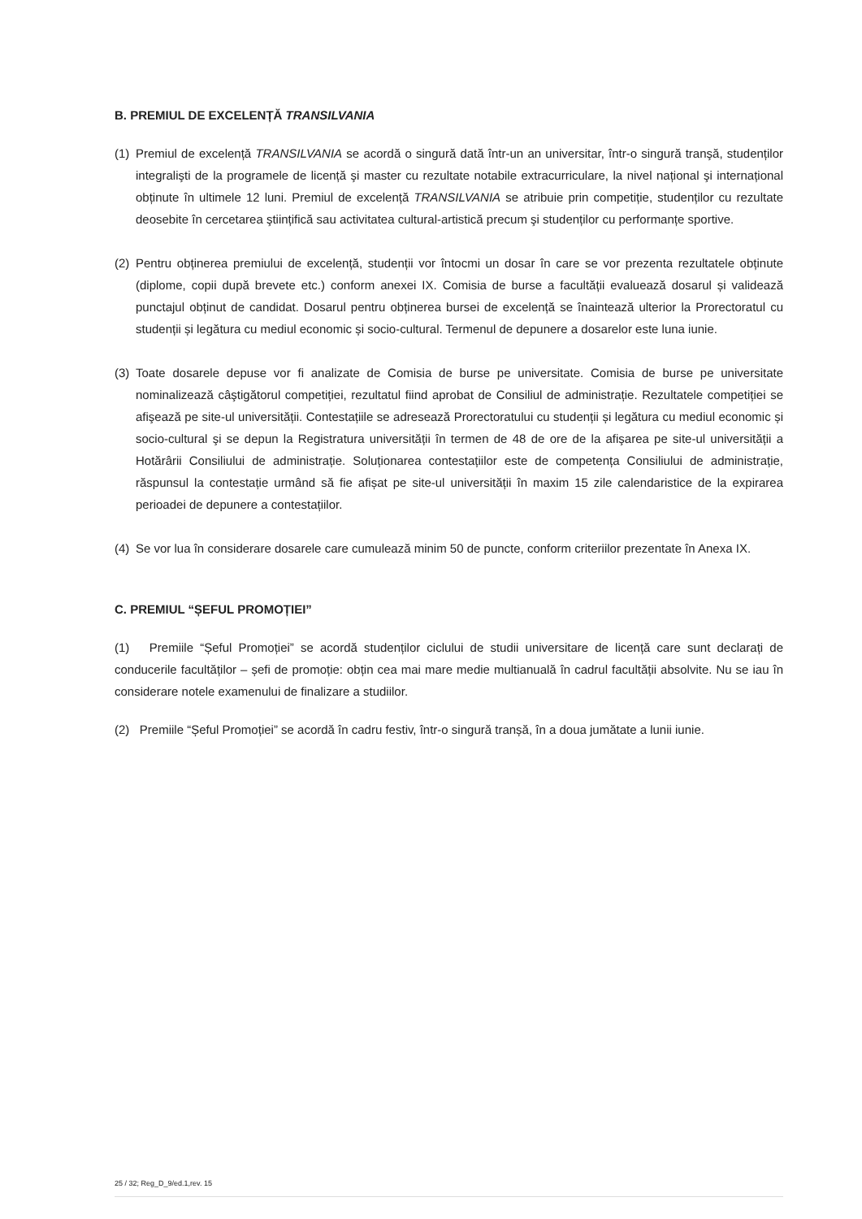B. PREMIUL DE EXCELENȚĂ TRANSILVANIA
(1)
Premiul de excelență TRANSILVANIA se acordă o singură dată într-un an universitar, într-o singură tranşă, studenților integralişti de la programele de licență şi master cu rezultate notabile extracurriculare, la nivel național şi internațional obținute în ultimele 12 luni. Premiul de excelență TRANSILVANIA se atribuie prin competiție, studenților cu rezultate deosebite în cercetarea ştiințifică sau activitatea cultural-artistică precum şi studenților cu performanțe sportive.
(2)
Pentru obținerea premiului de excelență, studenții vor întocmi un dosar în care se vor prezenta rezultatele obținute (diplome, copii după brevete etc.) conform anexei IX. Comisia de burse a facultății evaluează dosarul și validează punctajul obținut de candidat. Dosarul pentru obținerea bursei de excelență se înaintează ulterior la Prorectoratul cu studenții și legătura cu mediul economic și socio-cultural. Termenul de depunere a dosarelor este luna iunie.
(3)
Toate dosarele depuse vor fi analizate de Comisia de burse pe universitate. Comisia de burse pe universitate nominalizează câştigătorul competiției, rezultatul fiind aprobat de Consiliul de administrație. Rezultatele competiției se afişează pe site-ul universității. Contestațiile se adresează Prorectoratului cu studenții și legătura cu mediul economic și socio-cultural şi se depun la Registratura universității în termen de 48 de ore de la afişarea pe site-ul universității a Hotărârii Consiliului de administrație. Soluționarea contestațiilor este de competența Consiliului de administrație, răspunsul la contestație urmând să fie afișat pe site-ul universității în maxim 15 zile calendaristice de la expirarea perioadei de depunere a contestațiilor.
(4)
Se vor lua în considerare dosarele care cumulează minim 50 de puncte, conform criteriilor prezentate în Anexa IX.
C. PREMIUL “ȘEFUL PROMOȚIEI”
(1) Premiile “Șeful Promoției” se acordă studenților ciclului de studii universitare de licență care sunt declarați de conducerile facultăților – șefi de promoție: obțin cea mai mare medie multianuală în cadrul facultății absolvite. Nu se iau în considerare notele examenului de finalizare a studiilor.
(2) Premiile “Șeful Promoției” se acordă în cadru festiv, într-o singură tranșă, în a doua jumătate a lunii iunie.
25 / 32; Reg_D_9/ed.1,rev. 15